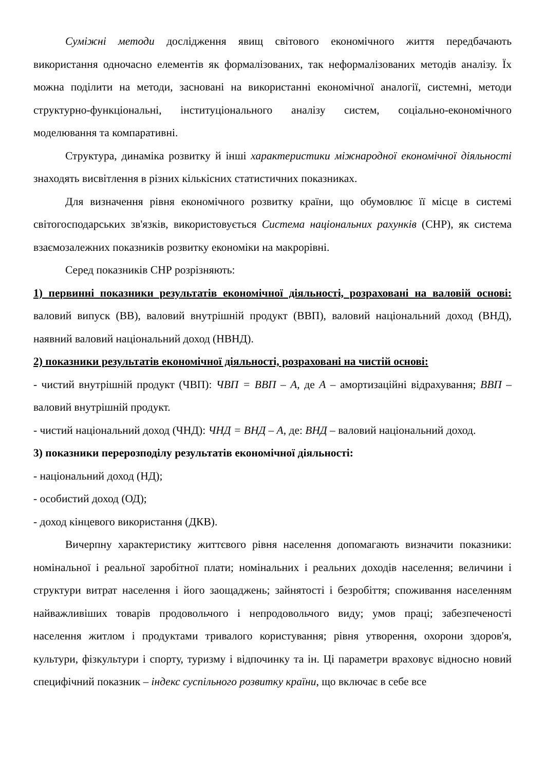Суміжні методи дослідження явищ світового економічного життя передбачають використання одночасно елементів як формалізованих, так неформалізованих методів аналізу. Їх можна поділити на методи, засновані на використанні економічної аналогії, системні, методи структурно-функціональні, інституціонального аналізу систем, соціально-економічного моделювання та компаративні.
Структура, динаміка розвитку й інші характеристики міжнародної економічної діяльності знаходять висвітлення в різних кількісних статистичних показниках.
Для визначення рівня економічного розвитку країни, що обумовлює її місце в системі світогосподарських зв'язків, використовується Система національних рахунків (СНР), як система взаємозалежних показників розвитку економіки на макрорівні.
Серед показників СНР розрізняють:
1) первинні показники результатів економічної діяльності, розраховані на валовій основі: валовий випуск (ВВ), валовий внутрішній продукт (ВВП), валовий національний доход (ВНД), наявний валовий національний доход (НВНД).
2) показники результатів економічної діяльності, розраховані на чистій основі:
- чистий внутрішній продукт (ЧВП): ЧВП = ВВП – А, де А – амортизаційні відрахування; ВВП – валовий внутрішній продукт.
- чистий національний доход (ЧНД): ЧНД = ВНД – А, де: ВНД – валовий національний доход.
3) показники перерозподілу результатів економічної діяльності:
- національний доход (НД);
- особистий доход (ОД);
- доход кінцевого використання (ДКВ).
Вичерпну характеристику життєвого рівня населення допомагають визначити показники: номінальної і реальної заробітної плати; номінальних і реальних доходів населення; величини і структури витрат населення і його заощаджень; зайнятості і безробіття; споживання населенням найважливіших товарів продовольчого і непродовольчого виду; умов праці; забезпеченості населення житлом і продуктами тривалого користування; рівня утворення, охорони здоров'я, культури, фізкультури і спорту, туризму і відпочинку та ін. Ці параметри враховує відносно новий специфічний показник – індекс суспільного розвитку країни, що включає в себе все